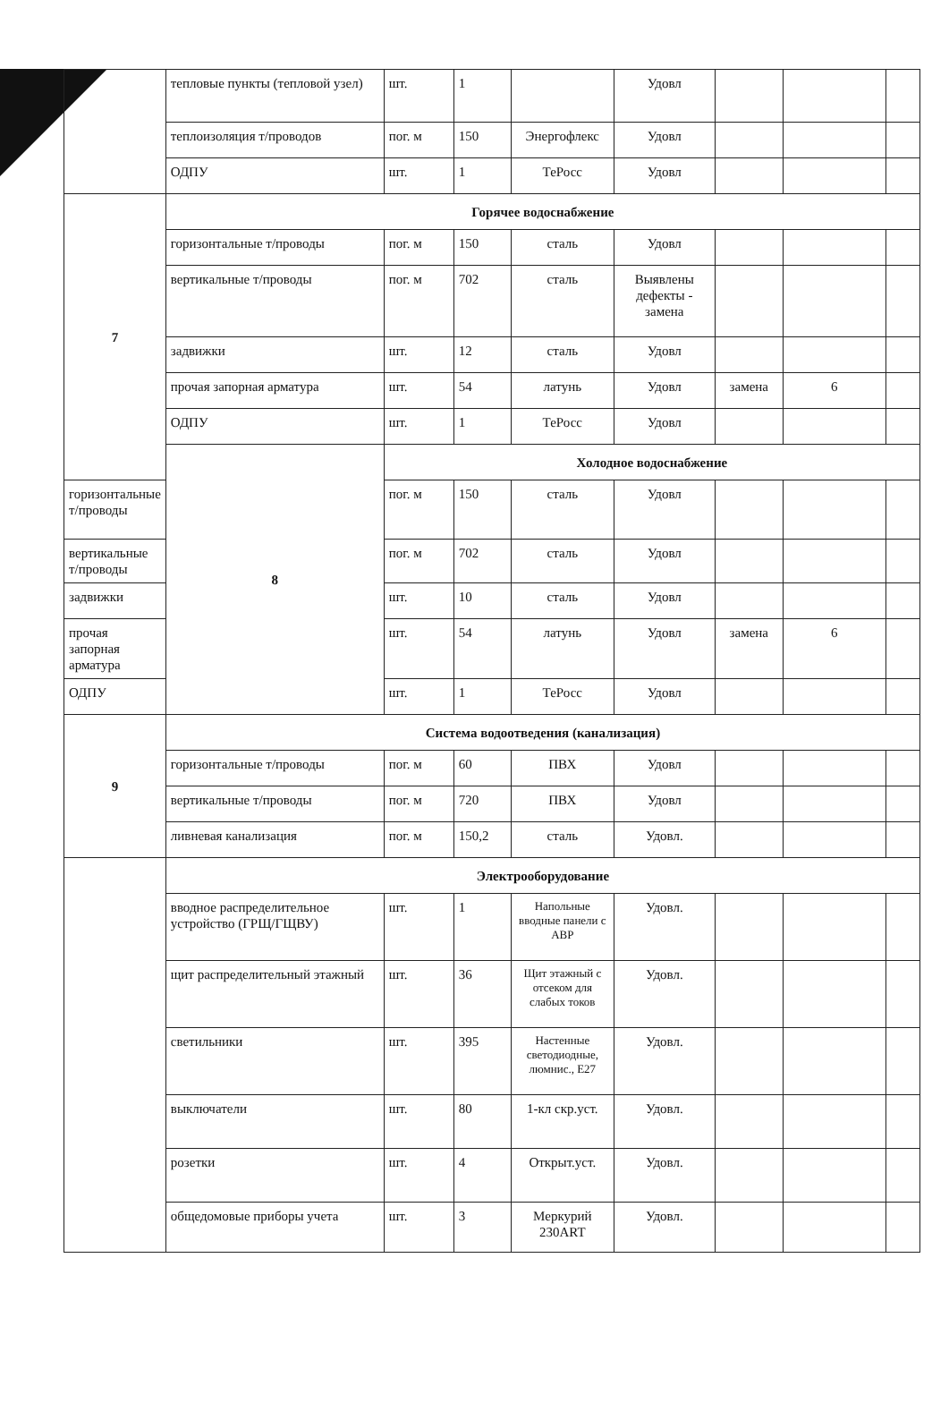| | тепловые пункты (тепловой узел) | шт. | 1 | | Удовл | | | |
| | теплоизоляция т/проводов | пог. м | 150 | Энергофлекс | Удовл | | | |
| | ОДПУ | шт. | 1 | ТеРосс | Удовл | | | |
| 7 | Горячее водоснабжение | | | | | | | |
| | горизонтальные т/проводы | пог. м | 150 | сталь | Удовл | | | |
| | вертикальные т/проводы | пог. м | 702 | сталь | Выявлены дефекты - замена | | | |
| | задвижки | шт. | 12 | сталь | Удовл | | | |
| | прочая запорная арматура | шт. | 54 | латунь | Удовл | замена | 6 | |
| | ОДПУ | шт. | 1 | ТеРосс | Удовл | | | |
| | 8 | Холодное водоснабжение | | | | | | |
| горизонтальные т/проводы | | пог. м | 150 | сталь | Удовл | | | |
| вертикальные т/проводы | | пог. м | 702 | сталь | Удовл | | | |
| задвижки | | шт. | 10 | сталь | Удовл | | | |
| прочая запорная арматура | | шт. | 54 | латунь | Удовл | замена | 6 | |
| ОДПУ | | шт. | 1 | ТеРосс | Удовл | | | |
| 9 | Система водоотведения (канализация) | | | | | | | |
| | горизонтальные т/проводы | пог. м | 60 | ПВХ | Удовл | | | |
| | вертикальные т/проводы | пог. м | 720 | ПВХ | Удовл | | | |
| | ливневая канализация | пог. м | 150,2 | сталь | Удовл. | | | |
| | Электрооборудование | | | | | | | |
| | вводное распределительное устройство (ГРЩ/ГЩВУ) | шт. | 1 | Напольные вводные панели с АВР | Удовл. | | | |
| | щит распределительный этажный | шт. | 36 | Щит этажный с отсеком для слабых токов | Удовл. | | | |
| | светильники | шт. | 395 | Настенные светодиодные, люмнис., Е27 | Удовл. | | | |
| | выключатели | шт. | 80 | 1-кл скр.уст. | Удовл. | | | |
| | розетки | шт. | 4 | Открыт.уст. | Удовл. | | | |
| | общедомовые приборы учета | шт. | 3 | Меркурий 230ART | Удовл. | | | |